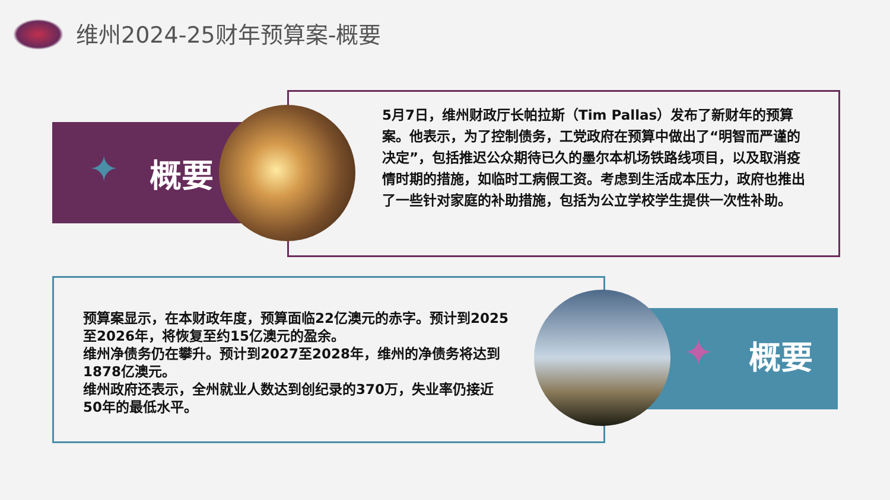维州2024-25财年预算案-概要
✦ 概要
✦ 概要
5月7日，维州财政厅长帕拉斯（Tim Pallas）发布了新财年的预算案。他表示，为了控制债务，工党政府在预算中做出了“明智而严谨的决定”，包括推迟公众期待已久的墨尔本机场铁路线项目，以及取消疫情时期的措施，如临时工病假工资。考虑到生活成本压力，政府也推出了一些针对家庭的补助措施，包括为公立学校学生提供一次性补助。
预算案显示，在本财政年度，预算面临22亿澳元的赤字。预计到2025至2026年，将恢复至约15亿澳元的盈余。
维州净债务仍在攀升。预计到2027至2028年，维州的净债务将达到1878亿澳元。
维州政府还表示，全州就业人数达到创纪录的370万，失业率仍接近50年的最低水平。